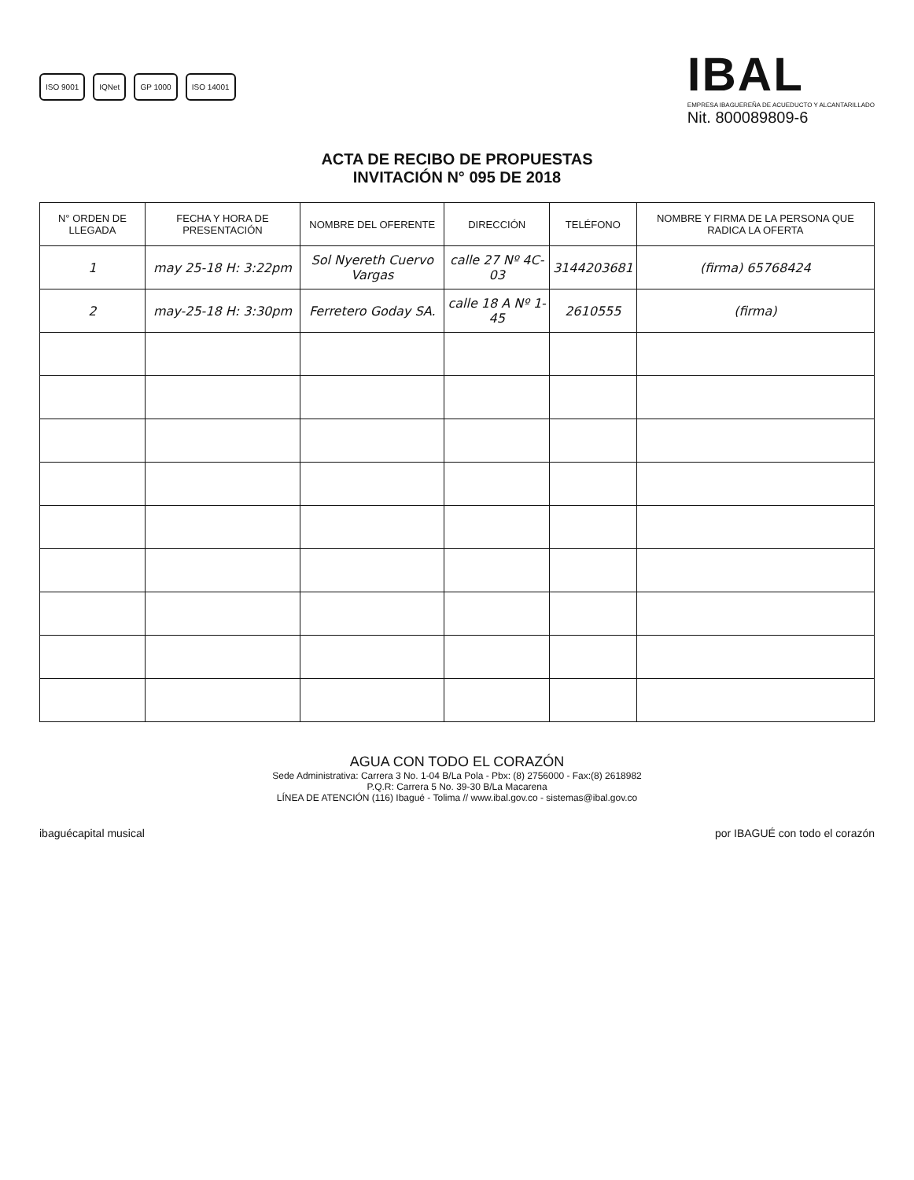ISO 9001 IQNet GP 1000 ISO 14001
IBAL
EMPRESA IBAGUEREÑA DE ACUEDUCTO Y ALCANTARILLADO
Nit. 800089809-6
ACTA DE RECIBO DE PROPUESTAS
INVITACIÓN N° 095 DE 2018
| N° ORDEN DE LLEGADA | FECHA Y HORA DE PRESENTACIÓN | NOMBRE DEL OFERENTE | DIRECCIÓN | TELÉFONO | NOMBRE Y FIRMA DE LA PERSONA QUE RADICA LA OFERTA |
| --- | --- | --- | --- | --- | --- |
| 1 | may 25-18 H: 3:22pm | Sol Nyereth Cuervo Vargas | calle 27 Nº 4C-03 | 3144203681 | (firma) 65768424 |
| 2 | may-25-18 H: 3:30pm | Ferretero Goday SA. | calle 18 A Nº 1-45 | 2610555 | (firma) |
AGUA CON TODO EL CORAZÓN
Sede Administrativa: Carrera 3 No. 1-04 B/La Pola - Pbx: (8) 2756000 - Fax:(8) 2618982
P.Q.R: Carrera 5 No. 39-30 B/La Macarena
LÍNEA DE ATENCIÓN (116) Ibagué - Tolima // www.ibal.gov.co - sistemas@ibal.gov.co
ibaguécapital musical por IBAGUÉ con todo el corazón